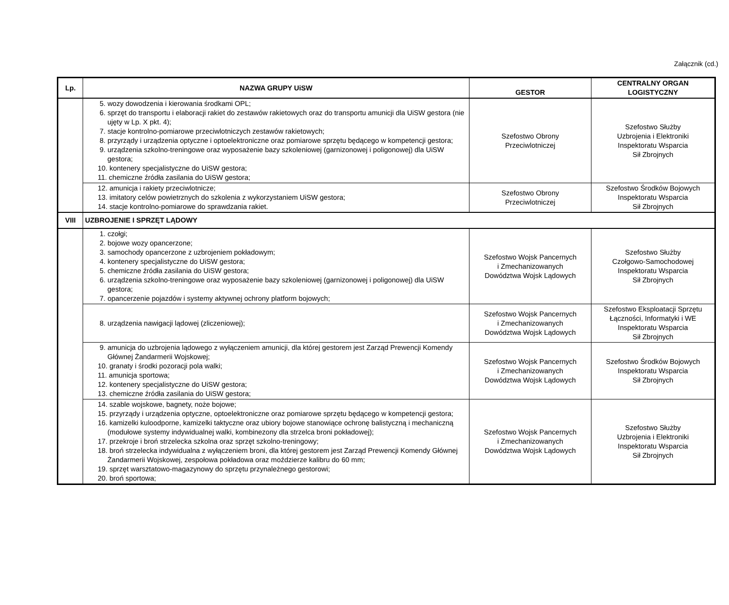Załącznik (cd.)
| Lp. | NAZWA GRUPY UiSW | GESTOR | CENTRALNY ORGAN LOGISTYCZNY |
| --- | --- | --- | --- |
| | 5. wozy dowodzenia i kierowania środkami OPL; 6. sprzęt do transportu i elaboracji rakiet do zestawów rakietowych oraz do transportu amunicji dla UiSW gestora (nie ujęty w Lp. X pkt. 4); 7. stacje kontrolno-pomiarowe przeciwlotniczych zestawów rakietowych; 8. przyrządy i urządzenia optyczne i optoelektroniczne oraz pomiarowe sprzętu będącego w kompetencji gestora; 9. urządzenia szkolno-treningowe oraz wyposażenie bazy szkoleniowej (garnizonowej i poligonowej) dla UiSW gestora; 10. kontenery specjalistyczne do UiSW gestora; 11. chemiczne źródła zasilania do UiSW gestora; | Szefostwo Obrony Przeciwlotniczej | Szefostwo Służby Uzbrojenia i Elektroniki Inspektoratu Wsparcia Sił Zbrojnych |
| | 12. amunicja i rakiety przeciwlotnicze; 13. imitatory celów powietrznych do szkolenia z wykorzystaniem UiSW gestora; 14. stacje kontrolno-pomiarowe do sprawdzania rakiet. | Szefostwo Obrony Przeciwlotniczej | Szefostwo Środków Bojowych Inspektoratu Wsparcia Sił Zbrojnych |
| VIII | UZBROJENIE I SPRZĘT LĄDOWY | | |
| | 1. czołgi; 2. bojowe wozy opancerzone; 3. samochody opancerzone z uzbrojeniem pokładowym; 4. kontenery specjalistyczne do UiSW gestora; 5. chemiczne źródła zasilania do UiSW gestora; 6. urządzenia szkolno-treningowe oraz wyposażenie bazy szkoleniowej (garnizonowej i poligonowej) dla UiSW gestora; 7. opancerzenie pojazdów i systemy aktywnej ochrony platform bojowych; | Szefostwo Wojsk Pancernych i Zmechanizowanych Dowództwa Wojsk Lądowych | Szefostwo Służby Czołgowo-Samochodowej Inspektoratu Wsparcia Sił Zbrojnych |
| | 8. urządzenia nawigacji lądowej (zliczeniowej); | Szefostwo Wojsk Pancernych i Zmechanizowanych Dowództwa Wojsk Lądowych | Szefostwo Eksploatacji Sprzętu Łączności, Informatyki i WE Inspektoratu Wsparcia Sił Zbrojnych |
| | 9. amunicja do uzbrojenia lądowego z wyłączeniem amunicji, dla której gestorem jest Zarząd Prewencji Komendy Głównej Żandarmerii Wojskowej; 10. granaty i środki pozoracji pola walki; 11. amunicja sportowa; 12. kontenery specjalistyczne do UiSW gestora; 13. chemiczne źródła zasilania do UiSW gestora; | Szefostwo Wojsk Pancernych i Zmechanizowanych Dowództwa Wojsk Lądowych | Szefostwo Środków Bojowych Inspektoratu Wsparcia Sił Zbrojnych |
| | 14. szable wojskowe, bagnety, noże bojowe; 15. przyrządy i urządzenia optyczne, optoelektroniczne oraz pomiarowe sprzętu będącego w kompetencji gestora; 16. kamizelki kuloodporne, kamizelki taktyczne oraz ubiory bojowe stanowiące ochronę balistyczną i mechaniczną (modułowe systemy indywidualnej walki, kombinezony dla strzelca broni pokładowej); 17. przekroje i broń strzelecka szkolna oraz sprzęt szkolno-treningowy; 18. broń strzelecka indywidualna z wyłączeniem broni, dla której gestorem jest Zarząd Prewencji Komendy Głównej Żandarmerii Wojskowej, zespołowa pokładowa oraz moździerze kalibru do 60 mm; 19. sprzęt warsztatowo-magazynowy do sprzętu przynależnego gestorowi; 20. broń sportowa; | Szefostwo Wojsk Pancernych i Zmechanizowanych Dowództwa Wojsk Lądowych | Szefostwo Służby Uzbrojenia i Elektroniki Inspektoratu Wsparcia Sił Zbrojnych |